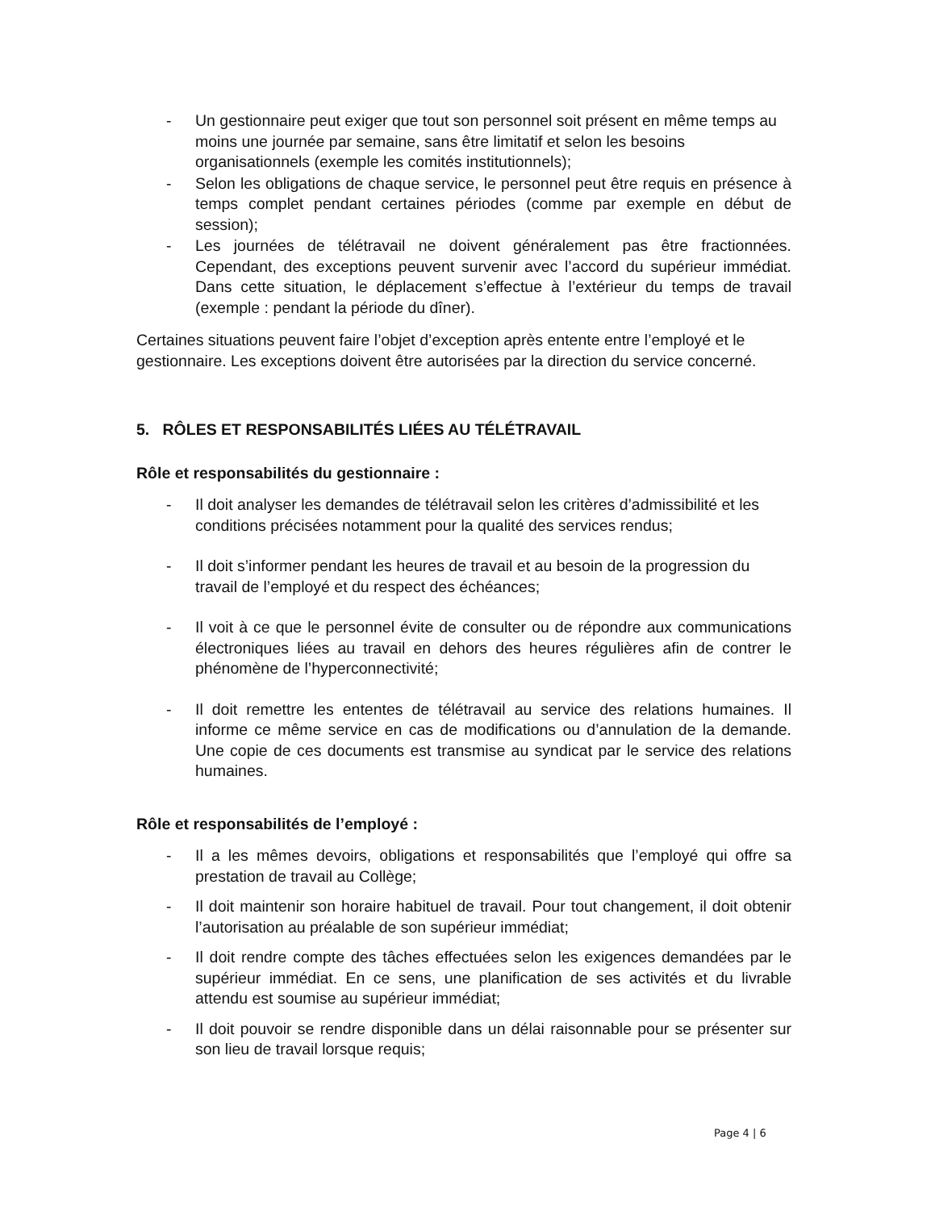- Un gestionnaire peut exiger que tout son personnel soit présent en même temps au moins une journée par semaine, sans être limitatif et selon les besoins organisationnels (exemple les comités institutionnels);
- Selon les obligations de chaque service, le personnel peut être requis en présence à temps complet pendant certaines périodes (comme par exemple en début de session);
- Les journées de télétravail ne doivent généralement pas être fractionnées. Cependant, des exceptions peuvent survenir avec l’accord du supérieur immédiat. Dans cette situation, le déplacement s’effectue à l’extérieur du temps de travail (exemple : pendant la période du dîner).
Certaines situations peuvent faire l’objet d’exception après entente entre l’employé et le gestionnaire. Les exceptions doivent être autorisées par la direction du service concerné.
5. RÔLES ET RESPONSABILITÉS LIÉES AU TÉLÉTRAVAIL
Rôle et responsabilités du gestionnaire :
- Il doit analyser les demandes de télétravail selon les critères d’admissibilité et les conditions précisées notamment pour la qualité des services rendus;
- Il doit s’informer pendant les heures de travail et au besoin de la progression du travail de l’employé et du respect des échéances;
- Il voit à ce que le personnel évite de consulter ou de répondre aux communications électroniques liées au travail en dehors des heures régulières afin de contrer le phénomène de l’hyperconnectivité;
- Il doit remettre les ententes de télétravail au service des relations humaines. Il informe ce même service en cas de modifications ou d’annulation de la demande. Une copie de ces documents est transmise au syndicat par le service des relations humaines.
Rôle et responsabilités de l’employé :
- Il a les mêmes devoirs, obligations et responsabilités que l’employé qui offre sa prestation de travail au Collège;
- Il doit maintenir son horaire habituel de travail. Pour tout changement, il doit obtenir l’autorisation au préalable de son supérieur immédiat;
- Il doit rendre compte des tâches effectuées selon les exigences demandées par le supérieur immédiat. En ce sens, une planification de ses activités et du livrable attendu est soumise au supérieur immédiat;
- Il doit pouvoir se rendre disponible dans un délai raisonnable pour se présenter sur son lieu de travail lorsque requis;
Page 4 | 6